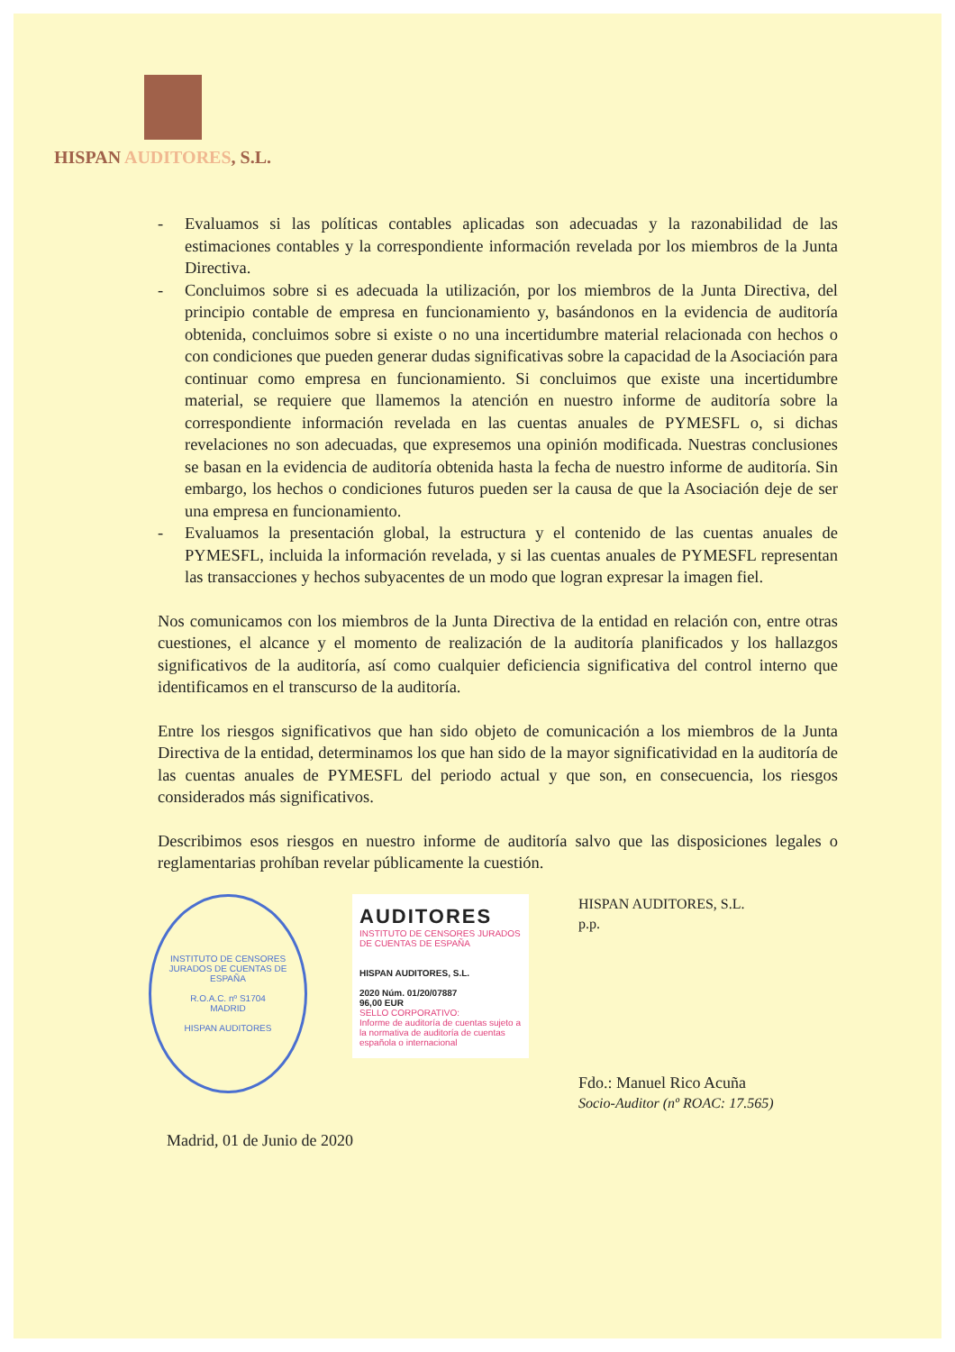HISPAN AUDITORES, S.L.
- Evaluamos si las políticas contables aplicadas son adecuadas y la razonabilidad de las estimaciones contables y la correspondiente información revelada por los miembros de la Junta Directiva.
- Concluimos sobre si es adecuada la utilización, por los miembros de la Junta Directiva, del principio contable de empresa en funcionamiento y, basándonos en la evidencia de auditoría obtenida, concluimos sobre si existe o no una incertidumbre material relacionada con hechos o con condiciones que pueden generar dudas significativas sobre la capacidad de la Asociación para continuar como empresa en funcionamiento. Si concluimos que existe una incertidumbre material, se requiere que llamemos la atención en nuestro informe de auditoría sobre la correspondiente información revelada en las cuentas anuales de PYMESFL o, si dichas revelaciones no son adecuadas, que expresemos una opinión modificada. Nuestras conclusiones se basan en la evidencia de auditoría obtenida hasta la fecha de nuestro informe de auditoría. Sin embargo, los hechos o condiciones futuros pueden ser la causa de que la Asociación deje de ser una empresa en funcionamiento.
- Evaluamos la presentación global, la estructura y el contenido de las cuentas anuales de PYMESFL, incluida la información revelada, y si las cuentas anuales de PYMESFL representan las transacciones y hechos subyacentes de un modo que logran expresar la imagen fiel.
Nos comunicamos con los miembros de la Junta Directiva de la entidad en relación con, entre otras cuestiones, el alcance y el momento de realización de la auditoría planificados y los hallazgos significativos de la auditoría, así como cualquier deficiencia significativa del control interno que identificamos en el transcurso de la auditoría.
Entre los riesgos significativos que han sido objeto de comunicación a los miembros de la Junta Directiva de la entidad, determinamos los que han sido de la mayor significatividad en la auditoría de las cuentas anuales de PYMESFL del periodo actual y que son, en consecuencia, los riesgos considerados más significativos.
Describimos esos riesgos en nuestro informe de auditoría salvo que las disposiciones legales o reglamentarias prohíban revelar públicamente la cuestión.
INSTITUTO DE CENSORES JURADOS DE CUENTAS DE ESPAÑA
R.O.A.C. nº S1704
MADRID
HISPAN AUDITORES
AUDITORES
INSTITUTO DE CENSORES JURADOS DE CUENTAS DE ESPAÑA
HISPAN AUDITORES, S.L.
2020 Núm. 01/20/07887
96,00 EUR
SELLO CORPORATIVO:
Informe de auditoría de cuentas sujeto a la normativa de auditoría de cuentas española o internacional
HISPAN AUDITORES, S.L.
p.p.
Fdo.: Manuel Rico Acuña
Socio-Auditor (nº ROAC: 17.565)
Madrid, 01 de Junio de 2020